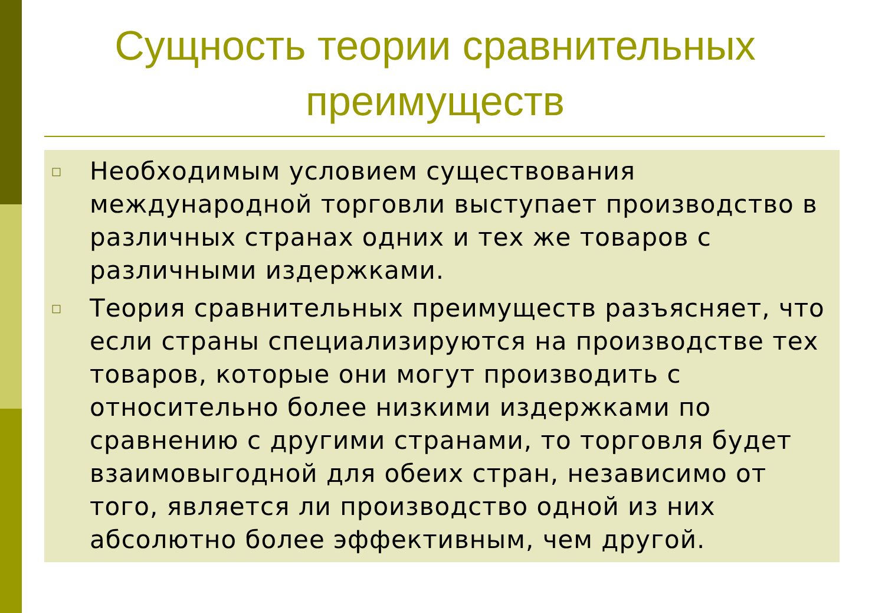Сущность теории сравнительных преимуществ
□
Необходимым условием существования международной торговли выступает производство в различных странах одних и тех же товаров с различными издержками.
□
Теория сравнительных преимуществ разъясняет, что если страны специализируются на производстве тех товаров, которые они могут производить с относительно более низкими издержками по сравнению с другими странами, то торговля будет взаимовыгодной для обеих стран, независимо от того, является ли производство одной из них абсолютно более эффективным, чем другой.